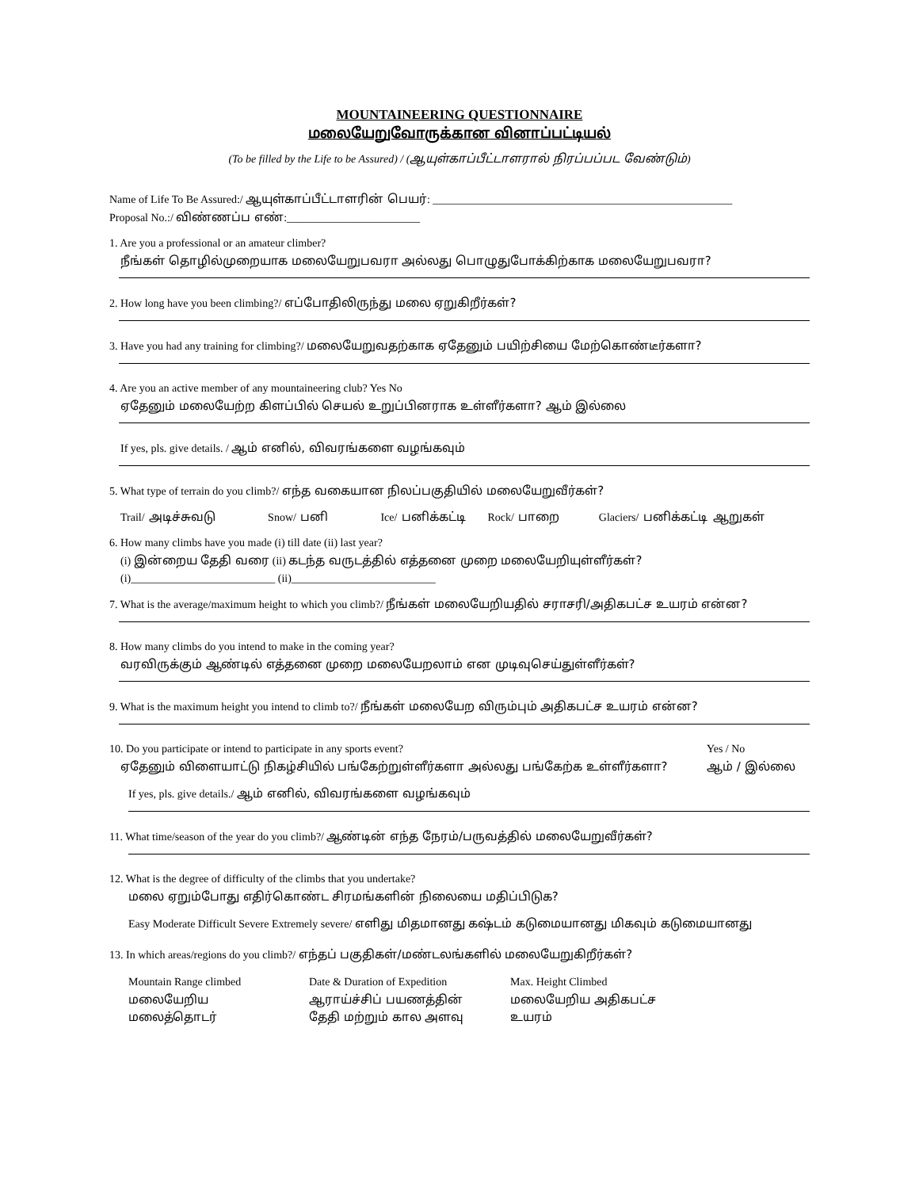MOUNTAINEERING QUESTIONNAIRE
மலையேறுவோருக்கான வினாப்பட்டியல்
(To be filled by the Life to be Assured) / (ஆயுள்காப்பீட்டாளரால் நிரப்பப்பட வேண்டும்)
Name of Life To Be Assured:/ ஆயுள்காப்பீட்டாளரின் பெயர்: ______________________________________________________
Proposal No.:/ விண்ணப்ப எண்:________________________
1. Are you a professional or an amateur climber?
நீங்கள் தொழில்முறையாக மலையேறுபவரா அல்லது பொழுதுபோக்கிற்காக மலையேறுபவரா?
2. How long have you been climbing?/ எப்போதிலிருந்து மலை ஏறுகிறீர்கள்?
3. Have you had any training for climbing?/ மலையேறுவதற்காக ஏதேனும் பயிற்சியை மேற்கொண்டீர்களா?
4. Are you an active member of any mountaineering club? Yes No
ஏதேனும் மலையேற்ற கிளப்பில் செயல் உறுப்பினராக உள்ளீர்களா? ஆம் இல்லை
If yes, pls. give details. / ஆம் எனில், விவரங்களை வழங்கவும்
5. What type of terrain do you climb?/ எந்த வகையான நிலப்பகுதியில் மலையேறுவீர்கள்?
Trail/ அடிச்சுவடு Snow/ பனி Ice/ பனிக்கட்டி Rock/ பாறை Glaciers/ பனிக்கட்டி ஆறுகள்
6. How many climbs have you made (i) till date (ii) last year?
(i) இன்றைய தேதி வரை (ii) கடந்த வருடத்தில் எத்தனை முறை மலையேறியுள்ளீர்கள்?
(i)__________________________ (ii)__________________________
7. What is the average/maximum height to which you climb?/ நீங்கள் மலையேறியதில் சராசரி/அதிகபட்ச உயரம் என்ன?
8. How many climbs do you intend to make in the coming year?
வரவிருக்கும் ஆண்டில் எத்தனை முறை மலையேறலாம் என முடிவுசெய்துள்ளீர்கள்?
9. What is the maximum height you intend to climb to?/ நீங்கள் மலையேற விரும்பும் அதிகபட்ச உயரம் என்ன?
10. Do you participate or intend to participate in any sports event?
ஏதேனும் விளையாட்டு நிகழ்சியில் பங்கேற்றுள்ளீர்களா அல்லது பங்கேற்க உள்ளீர்களா?
Yes / No
ஆம் / இல்லை
If yes, pls. give details./ ஆம் எனில், விவரங்களை வழங்கவும்
11. What time/season of the year do you climb?/ ஆண்டின் எந்த நேரம்/பருவத்தில் மலையேறுவீர்கள்?
12. What is the degree of difficulty of the climbs that you undertake?
மலை ஏறும்போது எதிர்கொண்ட சிரமங்களின் நிலையை மதிப்பிடுக?
Easy Moderate Difficult Severe Extremely severe/ எளிது மிதமானது கஷ்டம் கடுமையானது மிகவும் கடுமையானது
13. In which areas/regions do you climb?/ எந்தப் பகுதிகள்/மண்டலங்களில் மலையேறுகிறீர்கள்?
Mountain Range climbed
மலையேறிய
மலைத்தொடர்
Date & Duration of Expedition
ஆராய்ச்சிப் பயணத்தின்
தேதி மற்றும் கால அளவு
Max. Height Climbed
மலையேறிய அதிகபட்ச
உயரம்